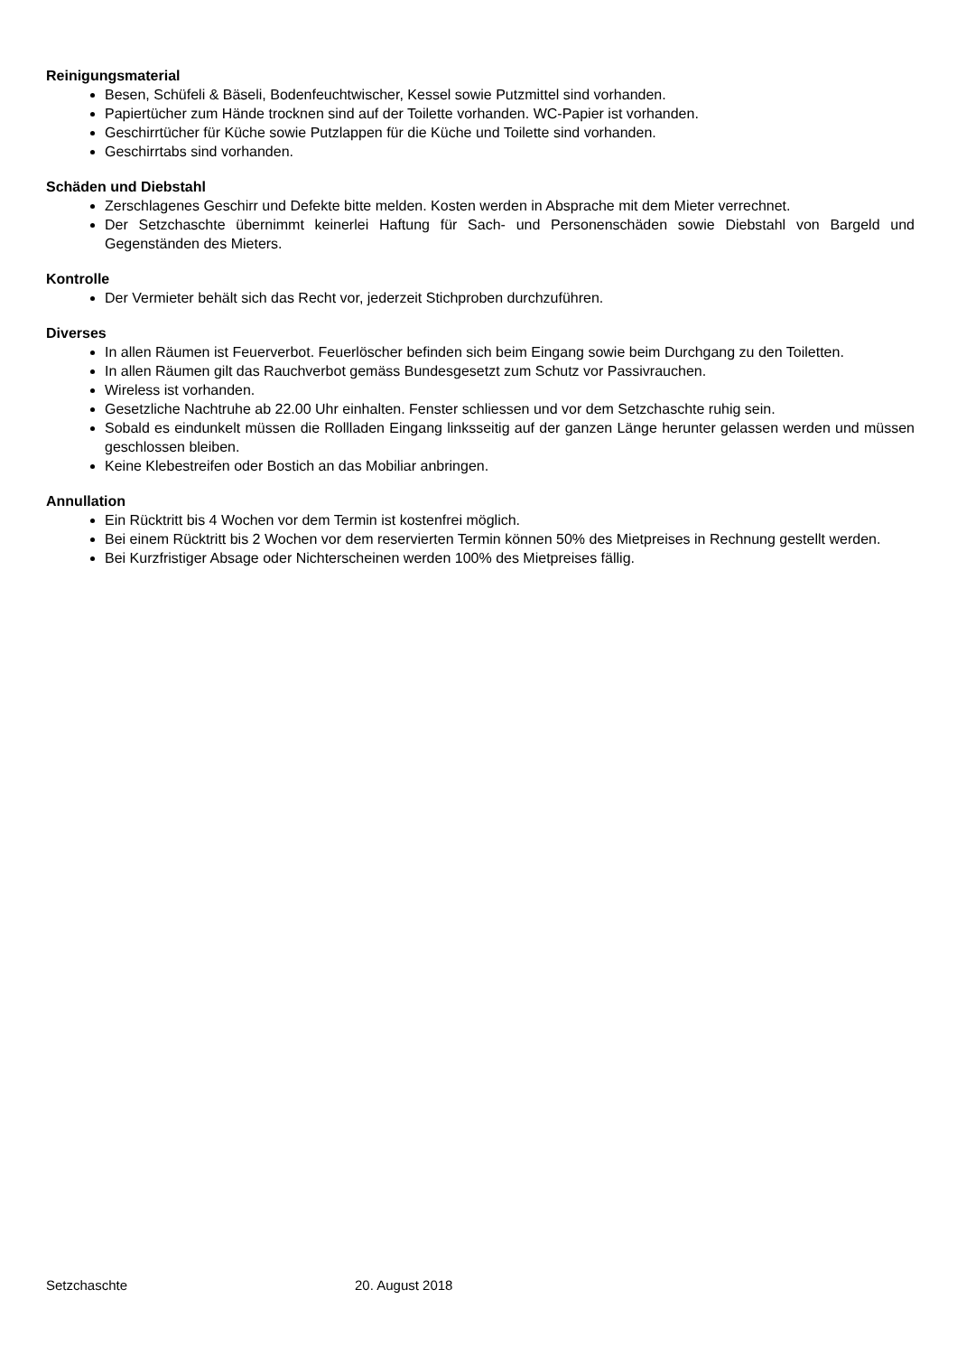Reinigungsmaterial
Besen, Schüfeli & Bäseli, Bodenfeuchtwischer, Kessel sowie Putzmittel sind vorhanden.
Papiertücher zum Hände trocknen sind auf der Toilette vorhanden. WC-Papier ist vorhanden.
Geschirrtücher für Küche sowie Putzlappen für die Küche und Toilette sind vorhanden.
Geschirrtabs sind vorhanden.
Schäden und Diebstahl
Zerschlagenes Geschirr und Defekte bitte melden. Kosten werden in Absprache mit dem Mieter verrechnet.
Der Setzchaschte übernimmt keinerlei Haftung für Sach- und Personenschäden sowie Diebstahl von Bargeld und Gegenständen des Mieters.
Kontrolle
Der Vermieter behält sich das Recht vor, jederzeit Stichproben durchzuführen.
Diverses
In allen Räumen ist Feuerverbot. Feuerlöscher befinden sich beim Eingang sowie beim Durchgang zu den Toiletten.
In allen Räumen gilt das Rauchverbot gemäss Bundesgesetzt zum Schutz vor Passivrauchen.
Wireless ist vorhanden.
Gesetzliche Nachtruhe ab 22.00 Uhr einhalten. Fenster schliessen und vor dem Setzchaschte ruhig sein.
Sobald es eindunkelt müssen die Rollladen Eingang linksseitig auf der ganzen Länge herunter gelassen werden und müssen geschlossen bleiben.
Keine Klebestreifen oder Bostich an das Mobiliar anbringen.
Annullation
Ein Rücktritt bis 4 Wochen vor dem Termin ist kostenfrei möglich.
Bei einem Rücktritt bis 2 Wochen vor dem reservierten Termin können 50% des Mietpreises in Rechnung gestellt werden.
Bei Kurzfristiger Absage oder Nichterscheinen werden 100% des Mietpreises fällig.
Setzchaschte 20. August 2018